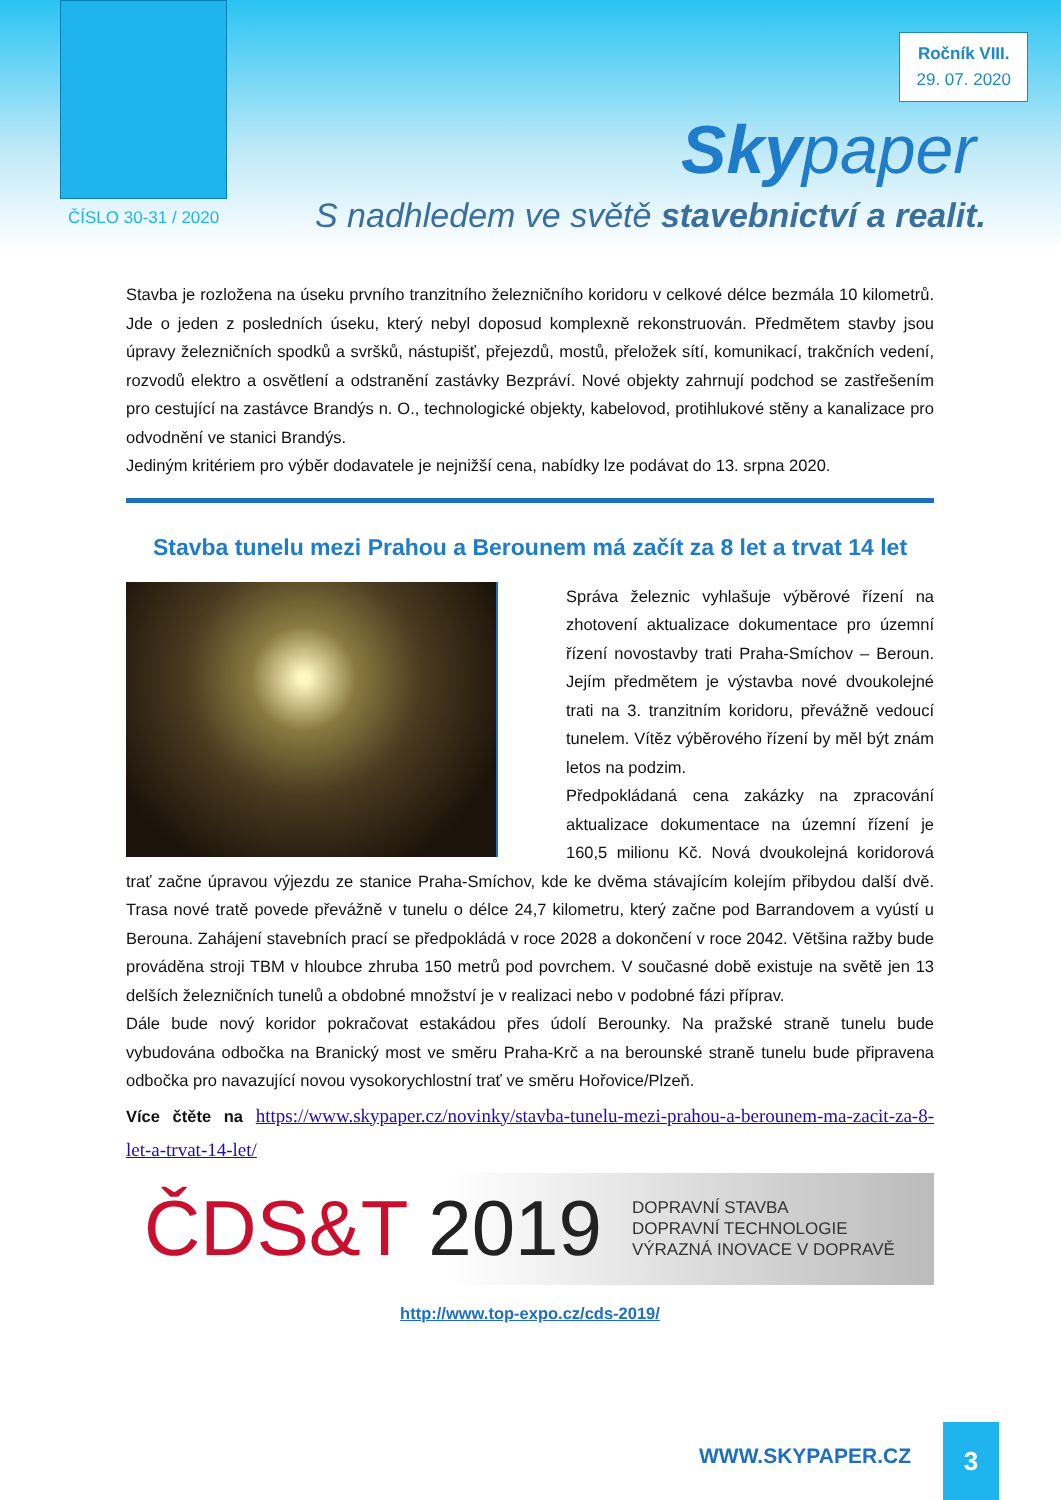Ročník VIII.
29. 07. 2020
Skypaper
ČÍSLO 30-31 / 2020
S nadhledem ve světě stavebnictví a realit.
Stavba je rozložena na úseku prvního tranzitního železničního koridoru v celkové délce bezmála 10 kilometrů. Jde o jeden z posledních úseku, který nebyl doposud komplexně rekonstruován. Předmětem stavby jsou úpravy železničních spodků a svršků, nástupišť, přejezdů, mostů, přeložek sítí, komunikací, trakčních vedení, rozvodů elektro a osvětlení a odstranění zastávky Bezpráví. Nové objekty zahrnují podchod se zastřešením pro cestující na zastávce Brandýs n. O., technologické objekty, kabelovod, protihlukové stěny a kanalizace pro odvodnění ve stanici Brandýs.
Jediným kritériem pro výběr dodavatele je nejnižší cena, nabídky lze podávat do 13. srpna 2020.
Stavba tunelu mezi Prahou a Berounem má začít za 8 let a trvat 14 let
Správa železnic vyhlašuje výběrové řízení na zhotovení aktualizace dokumentace pro územní řízení novostavby trati Praha-Smíchov – Beroun. Jejím předmětem je výstavba nové dvoukolejné trati na 3. tranzitním koridoru, převážně vedoucí tunelem. Vítěz výběrového řízení by měl být znám letos na podzim.
Předpokládaná cena zakázky na zpracování aktualizace dokumentace na územní řízení je 160,5 milionu Kč. Nová dvoukolejná koridorová trať začne úpravou výjezdu ze stanice Praha-Smíchov, kde ke dvěma stávajícím kolejím přibydou další dvě. Trasa nové tratě povede převážně v tunelu o délce 24,7 kilometru, který začne pod Barrandovem a vyústí u Berouna. Zahájení stavebních prací se předpokládá v roce 2028 a dokončení v roce 2042. Většina ražby bude prováděna stroji TBM v hloubce zhruba 150 metrů pod povrchem. V současné době existuje na světě jen 13 delších železničních tunelů a obdobné množství je v realizaci nebo v podobné fázi příprav.
Dále bude nový koridor pokračovat estakádou přes údolí Berounky. Na pražské straně tunelu bude vybudována odbočka na Branický most ve směru Praha-Krč a na berounské straně tunelu bude připravena odbočka pro navazující novou vysokorychlostní trať ve směru Hořovice/Plzeň.
Více čtěte na https://www.skypaper.cz/novinky/stavba-tunelu-mezi-prahou-a-berounem-ma-zacit-za-8-let-a-trvat-14-let/
ČDS&T 2019
DOPRAVNÍ STAVBA
DOPRAVNÍ TECHNOLOGIE
VÝRAZNÁ INOVACE V DOPRAVĚ
http://www.top-expo.cz/cds-2019/
WWW.SKYPAPER.CZ
3